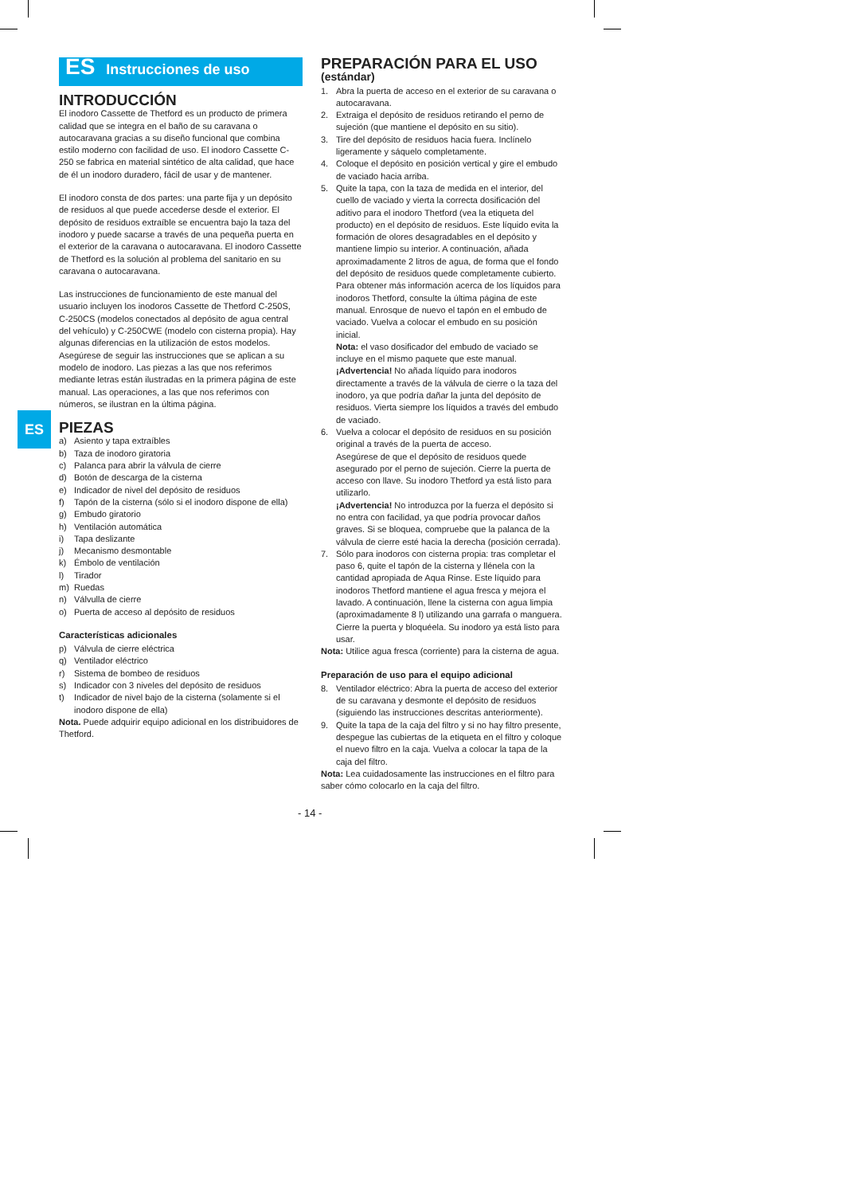ES
ES Instrucciones de uso
INTRODUCCIÓN
El inodoro Cassette de Thetford es un producto de primera calidad que se integra en el baño de su caravana o autocaravana gracias a su diseño funcional que combina estilo moderno con facilidad de uso. El inodoro Cassette C-250 se fabrica en material sintético de alta calidad, que hace de él un inodoro duradero, fácil de usar y de mantener.
El inodoro consta de dos partes: una parte ﬁja y un depósito de residuos al que puede accederse desde el exterior. El depósito de residuos extraíble se encuentra bajo la taza del inodoro y puede sacarse a través de una pequeña puerta en el exterior de la caravana o autocaravana. El inodoro Cassette de Thetford es la solución al problema del sanitario en su caravana o autocaravana.
Las instrucciones de funcionamiento de este manual del usuario incluyen los inodoros Cassette de Thetford C-250S, C-250CS (modelos conectados al depósito de agua central del vehículo) y C-250CWE (modelo con cisterna propia). Hay algunas diferencias en la utilización de estos modelos. Asegúrese de seguir las instrucciones que se aplican a su modelo de inodoro. Las piezas a las que nos referimos mediante letras están ilustradas en la primera página de este manual. Las operaciones, a las que nos referimos con números, se ilustran en la última página.
PIEZAS
a) Asiento y tapa extraíbles
b) Taza de inodoro giratoria
c) Palanca para abrir la válvula de cierre
d) Botón de descarga de la cisterna
e) Indicador de nivel del depósito de residuos
f) Tapón de la cisterna (sólo si el inodoro dispone de ella)
g) Embudo giratorio
h) Ventilación automática
i) Tapa deslizante
j) Mecanismo desmontable
k) Émbolo de ventilación
l) Tirador
m) Ruedas
n) Válvulla de cierre
o) Puerta de acceso al depósito de residuos
Características adicionales
p) Válvula de cierre eléctrica
q) Ventilador eléctrico
r) Sistema de bombeo de residuos
s) Indicador con 3 niveles del depósito de residuos
t) Indicador de nivel bajo de la cisterna (solamente si el inodoro dispone de ella)
Nota. Puede adquirir equipo adicional en los distribuidores de Thetford.
PREPARACIÓN PARA EL USO
(estándar)
1. Abra la puerta de acceso en el exterior de su caravana o autocaravana.
2. Extraiga el depósito de residuos retirando el perno de sujeción (que mantiene el depósito en su sitio).
3. Tire del depósito de residuos hacia fuera. Inclínelo ligeramente y sáquelo completamente.
4. Coloque el depósito en posición vertical y gire el embudo de vaciado hacia arriba.
5. Quite la tapa, con la taza de medida en el interior, del cuello de vaciado y vierta la correcta dosiﬁcación del aditivo para el inodoro Thetford (vea la etiqueta del producto) en el depósito de residuos. Este líquido evita la formación de olores desagradables en el depósito y mantiene limpio su interior. A continuación, añada aproximadamente 2 litros de agua, de forma que el fondo del depósito de residuos quede completamente cubierto. Para obtener más información acerca de los líquidos para inodoros Thetford, consulte la última página de este manual. Enrosque de nuevo el tapón en el embudo de vaciado. Vuelva a colocar el embudo en su posición inicial.
Nota: el vaso dosiﬁcador del embudo de vaciado se incluye en el mismo paquete que este manual.
¡Advertencia! No añada líquido para inodoros directamente a través de la válvula de cierre o la taza del inodoro, ya que podría dañar la junta del depósito de residuos. Vierta siempre los líquidos a través del embudo de vaciado.
6. Vuelva a colocar el depósito de residuos en su posición original a través de la puerta de acceso.
Asegúrese de que el depósito de residuos quede asegurado por el perno de sujeción. Cierre la puerta de acceso con llave. Su inodoro Thetford ya está listo para utilizarlo.
¡Advertencia! No introduzca por la fuerza el depósito si no entra con facilidad, ya que podría provocar daños graves. Si se bloquea, compruebe que la palanca de la válvula de cierre esté hacia la derecha (posición cerrada).
7. Sólo para inodoros con cisterna propia: tras completar el paso 6, quite el tapón de la cisterna y llénela con la cantidad apropiada de Aqua Rinse. Este líquido para inodoros Thetford mantiene el agua fresca y mejora el lavado. A continuación, llene la cisterna con agua limpia (aproximadamente 8 l) utilizando una garrafa o manguera. Cierre la puerta y bloquéela. Su inodoro ya está listo para usar.
Nota: Utilice agua fresca (corriente) para la cisterna de agua.
Preparación de uso para el equipo adicional
8. Ventilador eléctrico: Abra la puerta de acceso del exterior de su caravana y desmonte el depósito de residuos (siguiendo las instrucciones descritas anteriormente).
9. Quite la tapa de la caja del ﬁltro y si no hay ﬁltro presente, despegue las cubiertas de la etiqueta en el ﬁltro y coloque el nuevo ﬁltro en la caja. Vuelva a colocar la tapa de la caja del ﬁltro.
Nota: Lea cuidadosamente las instrucciones en el ﬁltro para saber cómo colocarlo en la caja del ﬁltro.
- 14 -